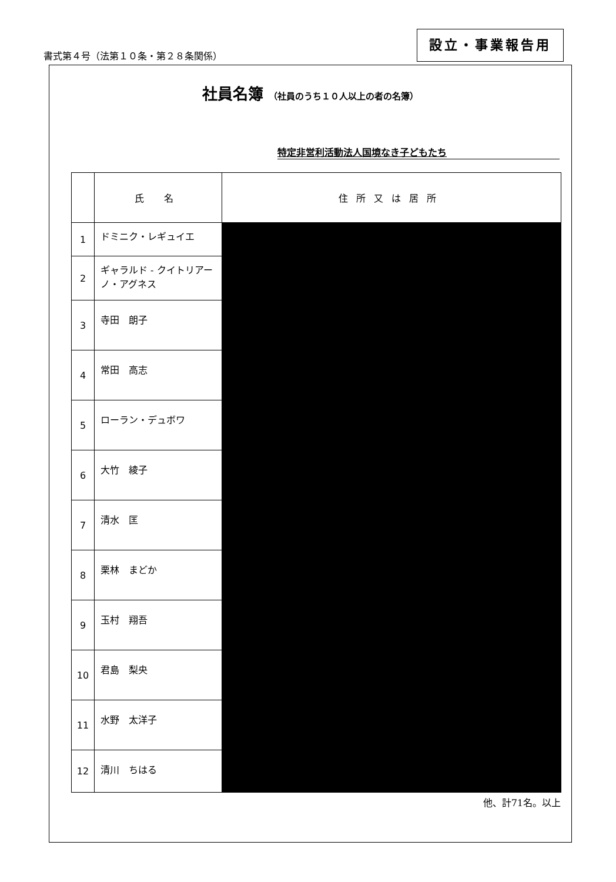書式第４号（法第１０条・第２８条関係）
設立・事業報告用
社員名簿 （社員のうち１０人以上の者の名簿）
特定非営利活動法人国境なき子どもたち
| | 氏 名 | 住所又は居所 |
| --- | --- | --- |
| 1 | ドミニク・レギュイエ | |
| 2 | ギャラルド - クイトリアーノ・アグネス | |
| 3 | 寺田 朗子 | |
| 4 | 常田 高志 | |
| 5 | ローラン・デュボワ | |
| 6 | 大竹 綾子 | |
| 7 | 清水 匡 | |
| 8 | 栗林 まどか | |
| 9 | 玉村 翔吾 | |
| 10 | 君島 梨央 | |
| 11 | 水野 太洋子 | |
| 12 | 清川 ちはる | |
他、計71名。以上